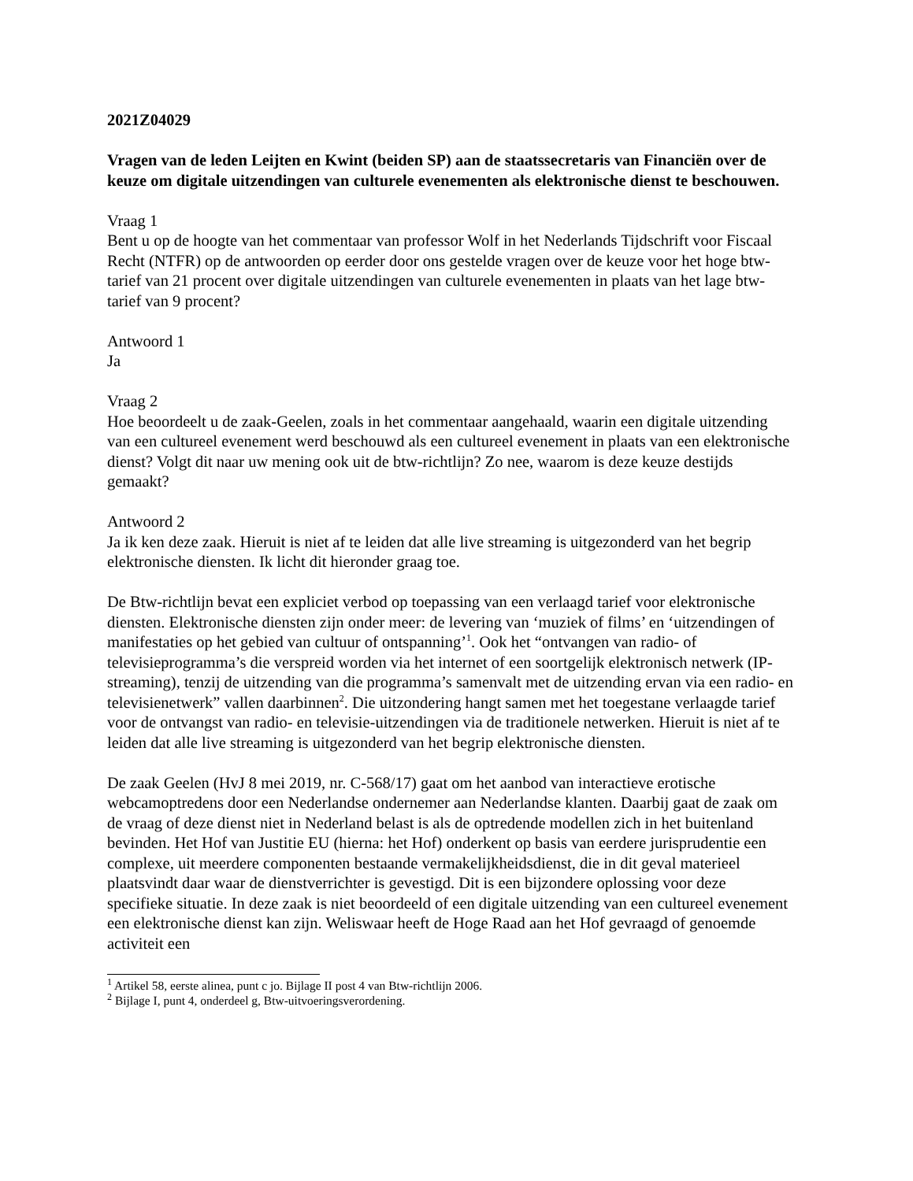2021Z04029
Vragen van de leden Leijten en Kwint (beiden SP) aan de staatssecretaris van Financiën over de keuze om digitale uitzendingen van culturele evenementen als elektronische dienst te beschouwen.
Vraag 1
Bent u op de hoogte van het commentaar van professor Wolf in het Nederlands Tijdschrift voor Fiscaal Recht (NTFR) op de antwoorden op eerder door ons gestelde vragen over de keuze voor het hoge btw-tarief van 21 procent over digitale uitzendingen van culturele evenementen in plaats van het lage btw-tarief van 9 procent?
Antwoord 1
Ja
Vraag 2
Hoe beoordeelt u de zaak-Geelen, zoals in het commentaar aangehaald, waarin een digitale uitzending van een cultureel evenement werd beschouwd als een cultureel evenement in plaats van een elektronische dienst? Volgt dit naar uw mening ook uit de btw-richtlijn? Zo nee, waarom is deze keuze destijds gemaakt?
Antwoord 2
Ja ik ken deze zaak. Hieruit is niet af te leiden dat alle live streaming is uitgezonderd van het begrip elektronische diensten. Ik licht dit hieronder graag toe.
De Btw-richtlijn bevat een expliciet verbod op toepassing van een verlaagd tarief voor elektronische diensten. Elektronische diensten zijn onder meer: de levering van ‘muziek of films’ en ‘uitzendingen of manifestaties op het gebied van cultuur of ontspanning’<sup>1</sup>. Ook het “ontvangen van radio- of televisieprogramma’s die verspreid worden via het internet of een soortgelijk elektronisch netwerk (IP-streaming), tenzij de uitzending van die programma’s samenvalt met de uitzending ervan via een radio- en televisienetwerk” vallen daarbinnen<sup>2</sup>. Die uitzondering hangt samen met het toegestane verlaagde tarief voor de ontvangst van radio- en televisie-uitzendingen via de traditionele netwerken. Hieruit is niet af te leiden dat alle live streaming is uitgezonderd van het begrip elektronische diensten.
De zaak Geelen (HvJ 8 mei 2019, nr. C-568/17) gaat om het aanbod van interactieve erotische webcamoptredens door een Nederlandse ondernemer aan Nederlandse klanten. Daarbij gaat de zaak om de vraag of deze dienst niet in Nederland belast is als de optredende modellen zich in het buitenland bevinden. Het Hof van Justitie EU (hierna: het Hof) onderkent op basis van eerdere jurisprudentie een complexe, uit meerdere componenten bestaande vermakelijkheidsdienst, die in dit geval materieel plaatsvindt daar waar de dienstverrichter is gevestigd. Dit is een bijzondere oplossing voor deze specifieke situatie. In deze zaak is niet beoordeeld of een digitale uitzending van een cultureel evenement een elektronische dienst kan zijn. Weliswaar heeft de Hoge Raad aan het Hof gevraagd of genoemde activiteit een
<sup>1</sup> Artikel 58, eerste alinea, punt c jo. Bijlage II post 4 van Btw-richtlijn 2006.
<sup>2</sup> Bijlage I, punt 4, onderdeel g, Btw-uitvoeringsverordening.